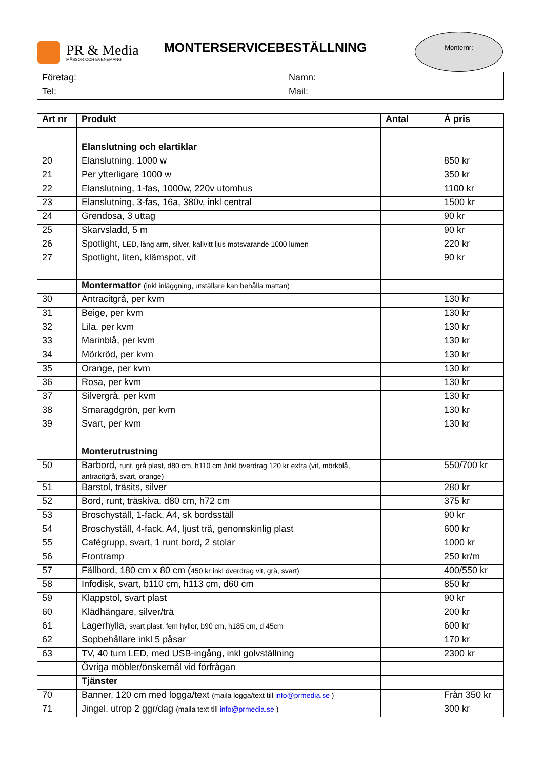PR & Media
MÄSSOR OCH EVENEMANG
MONTERSERVICEBESTÄLLNING
Monternr:
| Företag: | Namn: |
| Tel: | Mail: |
| Art nr | Produkt | Antal | Á pris |
| --- | --- | --- | --- |
| | Elanslutning och elartiklar | | |
| 20 | Elanslutning, 1000 w | | 850 kr |
| 21 | Per ytterligare 1000 w | | 350 kr |
| 22 | Elanslutning, 1-fas, 1000w, 220v utomhus | | 1100 kr |
| 23 | Elanslutning, 3-fas, 16a, 380v, inkl central | | 1500 kr |
| 24 | Grendosa, 3 uttag | | 90 kr |
| 25 | Skarvsladd, 5 m | | 90 kr |
| 26 | Spotlight, LED, lång arm, silver, kallvitt ljus motsvarande 1000 lumen | | 220 kr |
| 27 | Spotlight, liten, klämspot, vit | | 90 kr |
| | Montermattor (inkl inläggning, utställare kan behålla mattan) | | |
| 30 | Antracitgrå, per kvm | | 130 kr |
| 31 | Beige, per kvm | | 130 kr |
| 32 | Lila, per kvm | | 130 kr |
| 33 | Marinblå, per kvm | | 130 kr |
| 34 | Mörkröd, per kvm | | 130 kr |
| 35 | Orange, per kvm | | 130 kr |
| 36 | Rosa, per kvm | | 130 kr |
| 37 | Silvergrå, per kvm | | 130 kr |
| 38 | Smaragdgrön, per kvm | | 130 kr |
| 39 | Svart, per kvm | | 130 kr |
| | Monterutrustning | | |
| 50 | Barbord, runt, grå plast, d80 cm, h110 cm /inkl överdrag 120 kr extra (vit, mörkblå, antracitgrå, svart, orange) | | 550/700 kr |
| 51 | Barstol, träsits, silver | | 280 kr |
| 52 | Bord, runt, träskiva, d80 cm, h72 cm | | 375 kr |
| 53 | Broschyställ, 1-fack, A4, sk bordsställ | | 90 kr |
| 54 | Broschyställ, 4-fack, A4, ljust trä, genomskinlig plast | | 600 kr |
| 55 | Cafégrupp, svart, 1 runt bord, 2 stolar | | 1000 kr |
| 56 | Frontramp | | 250 kr/m |
| 57 | Fällbord, 180 cm x 80 cm ( 450 kr inkl överdrag vit, grå, svart) | | 400/550 kr |
| 58 | Infodisk, svart, b110 cm, h113 cm, d60 cm | | 850 kr |
| 59 | Klappstol, svart plast | | 90 kr |
| 60 | Klädhängare, silver/trä | | 200 kr |
| 61 | Lagerhylla, svart plast, fem hyllor, b90 cm, h185 cm, d 45cm | | 600 kr |
| 62 | Sopbehållare inkl 5 påsar | | 170 kr |
| 63 | TV, 40 tum LED, med USB-ingång, inkl golvställning | | 2300 kr |
| | Övriga möbler/önskemål vid förfrågan | | |
| | Tjänster | | |
| 70 | Banner, 120 cm med logga/text (maila logga/text till info@prmedia.se ) | | Från 350 kr |
| 71 | Jingel, utrop 2 ggr/dag (maila text till info@prmedia.se ) | | 300 kr |